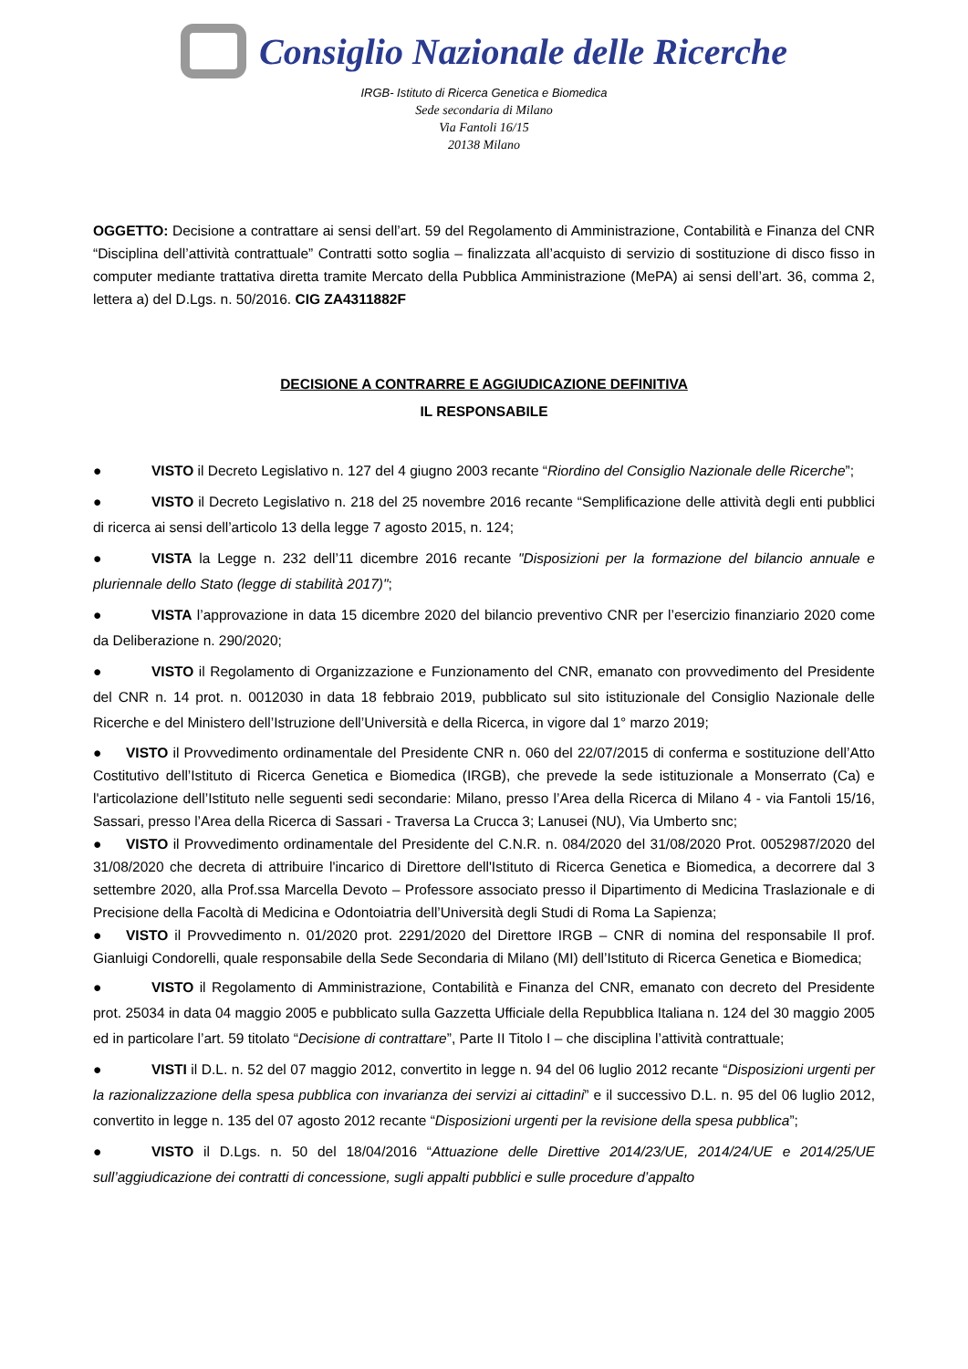Consiglio Nazionale delle Ricerche
IRGB- Istituto di Ricerca Genetica e Biomedica
Sede secondaria di Milano
Via Fantoli 16/15
20138 Milano
OGGETTO: Decisione a contrattare ai sensi dell’art. 59 del Regolamento di Amministrazione, Contabilità e Finanza del CNR “Disciplina dell’attività contrattuale” Contratti sotto soglia – finalizzata all’acquisto di servizio di sostituzione di disco fisso in computer mediante trattativa diretta tramite Mercato della Pubblica Amministrazione (MePA) ai sensi dell’art. 36, comma 2, lettera a) del D.Lgs. n. 50/2016. CIG ZA4311882F
DECISIONE A CONTRARRE E AGGIUDICAZIONE DEFINITIVA
IL RESPONSABILE
● VISTO il Decreto Legislativo n. 127 del 4 giugno 2003 recante “Riordino del Consiglio Nazionale delle Ricerche”;
● VISTO il Decreto Legislativo n. 218 del 25 novembre 2016 recante “Semplificazione delle attività degli enti pubblici di ricerca ai sensi dell’articolo 13 della legge 7 agosto 2015, n. 124;
● VISTA la Legge n. 232 dell’11 dicembre 2016 recante "Disposizioni per la formazione del bilancio annuale e pluriennale dello Stato (legge di stabilità 2017)";
● VISTA l’approvazione in data 15 dicembre 2020 del bilancio preventivo CNR per l’esercizio finanziario 2020 come da Deliberazione n. 290/2020;
● VISTO il Regolamento di Organizzazione e Funzionamento del CNR, emanato con provvedimento del Presidente del CNR n. 14 prot. n. 0012030 in data 18 febbraio 2019, pubblicato sul sito istituzionale del Consiglio Nazionale delle Ricerche e del Ministero dell’Istruzione dell’Università e della Ricerca, in vigore dal 1° marzo 2019;
● VISTO il Provvedimento ordinamentale del Presidente CNR n. 060 del 22/07/2015 di conferma e sostituzione dell’Atto Costitutivo dell’Istituto di Ricerca Genetica e Biomedica (IRGB), che prevede la sede istituzionale a Monserrato (Ca) e l'articolazione dell’Istituto nelle seguenti sedi secondarie: Milano, presso l’Area della Ricerca di Milano 4 - via Fantoli 15/16, Sassari, presso l’Area della Ricerca di Sassari - Traversa La Crucca 3; Lanusei (NU), Via Umberto snc;
● VISTO il Provvedimento ordinamentale del Presidente del C.N.R. n. 084/2020 del 31/08/2020 Prot. 0052987/2020 del 31/08/2020 che decreta di attribuire l'incarico di Direttore dell'Istituto di Ricerca Genetica e Biomedica, a decorrere dal 3 settembre 2020, alla Prof.ssa Marcella Devoto – Professore associato presso il Dipartimento di Medicina Traslazionale e di Precisione della Facoltà di Medicina e Odontoiatria dell’Università degli Studi di Roma La Sapienza;
● VISTO il Provvedimento n. 01/2020 prot. 2291/2020 del Direttore IRGB – CNR di nomina del responsabile Il prof. Gianluigi Condorelli, quale responsabile della Sede Secondaria di Milano (MI) dell’Istituto di Ricerca Genetica e Biomedica;
● VISTO il Regolamento di Amministrazione, Contabilità e Finanza del CNR, emanato con decreto del Presidente prot. 25034 in data 04 maggio 2005 e pubblicato sulla Gazzetta Ufficiale della Repubblica Italiana n. 124 del 30 maggio 2005 ed in particolare l’art. 59 titolato “Decisione di contrattare”, Parte II Titolo I – che disciplina l’attività contrattuale;
● VISTI il D.L. n. 52 del 07 maggio 2012, convertito in legge n. 94 del 06 luglio 2012 recante “Disposizioni urgenti per la razionalizzazione della spesa pubblica con invarianza dei servizi ai cittadini” e il successivo D.L. n. 95 del 06 luglio 2012, convertito in legge n. 135 del 07 agosto 2012 recante “Disposizioni urgenti per la revisione della spesa pubblica”;
● VISTO il D.Lgs. n. 50 del 18/04/2016 “Attuazione delle Direttive 2014/23/UE, 2014/24/UE e 2014/25/UE sull’aggiudicazione dei contratti di concessione, sugli appalti pubblici e sulle procedure d’appalto